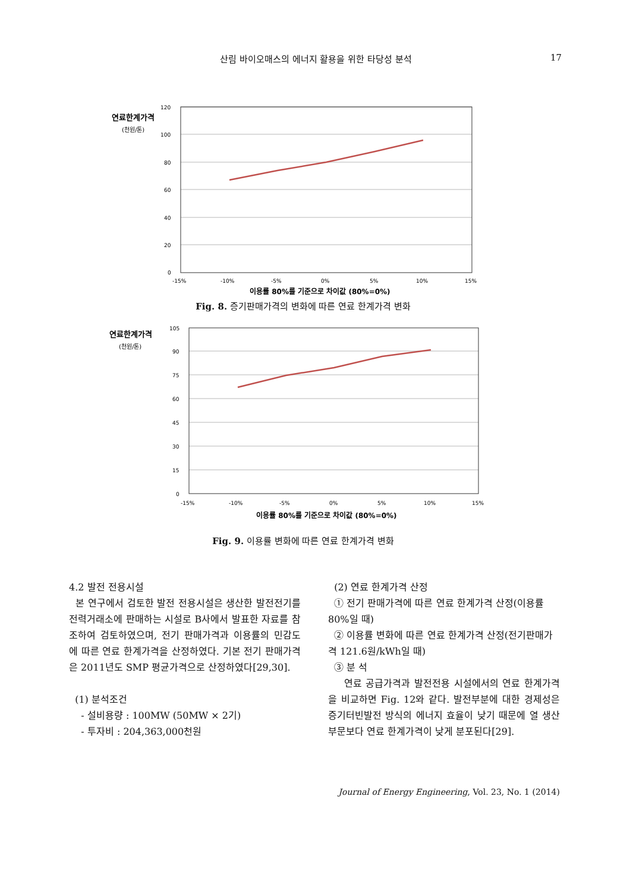산림 바이오매스의 에너지 활용을 위한 타당성 분석 17
연료한계가격
(천원/톤)
120
100
80
60
40
20
0
-15%
-10%
-5%
0%
5%
10%
15%
이용률 80%를 기준으로 차이값 (80%=0%)
Fig. 8. 증기판매가격의 변화에 따른 연료 한계가격 변화
연료한계가격
(천원/톤)
105
90
75
60
45
30
15
0
-15%
-10%
-5%
0%
5%
10%
15%
이용률 80%를 기준으로 차이값 (80%=0%)
Fig. 9. 이용률 변화에 따른 연료 한계가격 변화
4.2 발전 전용시설
본 연구에서 검토한 발전 전용시설은 생산한 발전전기를 전력거래소에 판매하는 시설로 B사에서 발표한 자료를 참조하여 검토하였으며, 전기 판매가격과 이용률의 민감도에 따른 연료 한계가격을 산정하였다. 기본 전기 판매가격은 2011년도 SMP 평균가격으로 산정하였다[29,30].
(1) 분석조건
- 설비용량 : 100MW (50MW × 2기)
- 투자비 : 204,363,000천원
(2) 연료 한계가격 산정
① 전기 판매가격에 따른 연료 한계가격 산정(이용률 80%일 때)
② 이용률 변화에 따른 연료 한계가격 산정(전기판매가격 121.6원/kWh일 때)
③ 분 석
연료 공급가격과 발전전용 시설에서의 연료 한계가격을 비교하면 Fig. 12와 같다. 발전부분에 대한 경제성은 증기터빈발전 방식의 에너지 효율이 낮기 때문에 열 생산부문보다 연료 한계가격이 낮게 분포된다[29].
Journal of Energy Engineering, Vol. 23, No. 1 (2014)